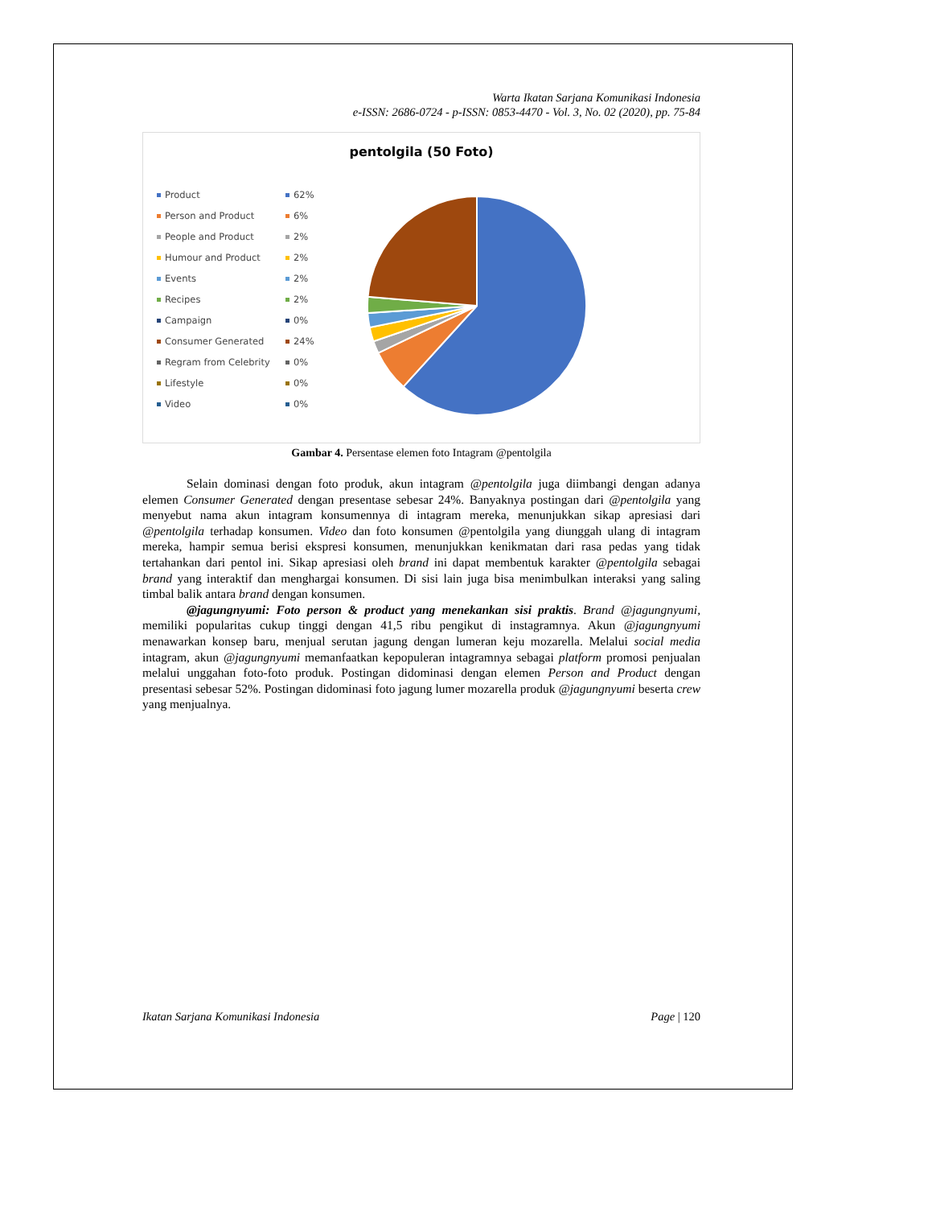Warta Ikatan Sarjana Komunikasi Indonesia
e-ISSN: 2686-0724 - p-ISSN: 0853-4470 - Vol. 3, No. 02 (2020), pp. 75-84
pentolgila (50 Foto)
Product 62%
Person and Product 6%
People and Product 2%
Humour and Product 2%
Events 2%
Recipes 2%
Campaign 0%
Consumer Generated 24%
Regram from Celebrity 0%
Lifestyle 0%
Video 0%
Gambar 4. Persentase elemen foto Intagram @pentolgila
Selain dominasi dengan foto produk, akun intagram @pentolgila juga diimbangi dengan adanya elemen Consumer Generated dengan presentase sebesar 24%. Banyaknya postingan dari @pentolgila yang menyebut nama akun intagram konsumennya di intagram mereka, menunjukkan sikap apresiasi dari @pentolgila terhadap konsumen. Video dan foto konsumen @pentolgila yang diunggah ulang di intagram mereka, hampir semua berisi ekspresi konsumen, menunjukkan kenikmatan dari rasa pedas yang tidak tertahankan dari pentol ini. Sikap apresiasi oleh brand ini dapat membentuk karakter @pentolgila sebagai brand yang interaktif dan menghargai konsumen. Di sisi lain juga bisa menimbulkan interaksi yang saling timbal balik antara brand dengan konsumen.
@jagungnyumi: Foto person & product yang menekankan sisi praktis. Brand @jagungnyumi, memiliki popularitas cukup tinggi dengan 41,5 ribu pengikut di instagramnya. Akun @jagungnyumi menawarkan konsep baru, menjual serutan jagung dengan lumeran keju mozarella. Melalui social media intagram, akun @jagungnyumi memanfaatkan kepopuleran intagramnya sebagai platform promosi penjualan melalui unggahan foto-foto produk. Postingan didominasi dengan elemen Person and Product dengan presentasi sebesar 52%. Postingan didominasi foto jagung lumer mozarella produk @jagungnyumi beserta crew yang menjualnya.
Ikatan Sarjana Komunikasi Indonesia Page | 120